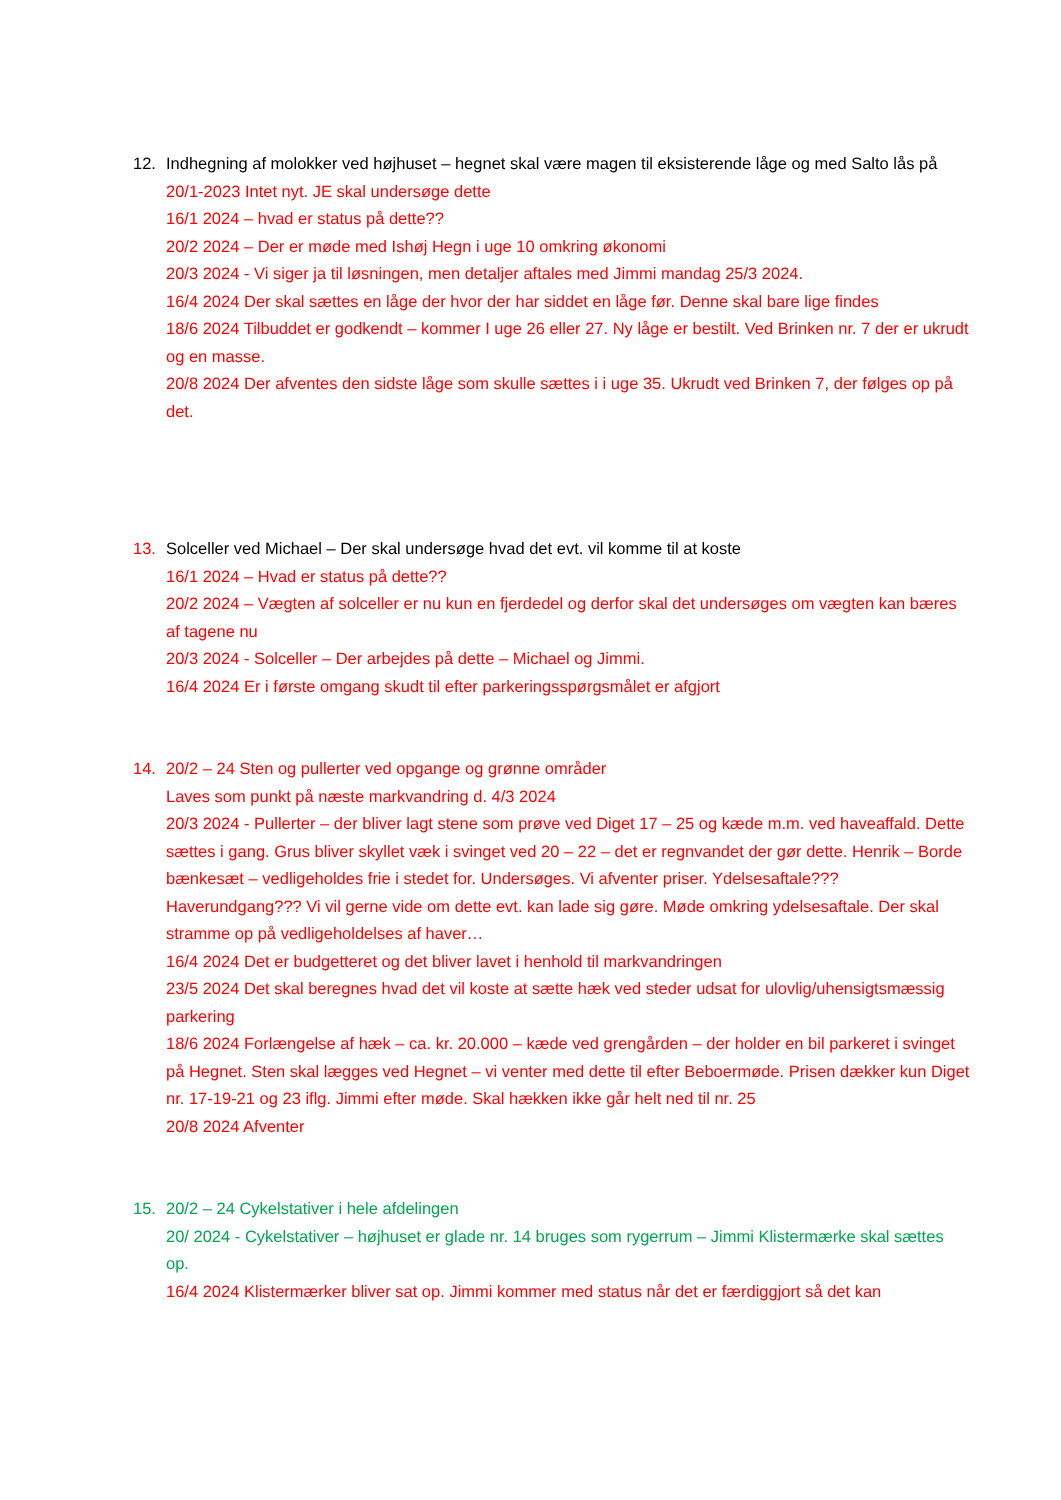12. Indhegning af molokker ved højhuset – hegnet skal være magen til eksisterende låge og med Salto lås på
20/1-2023 Intet nyt. JE skal undersøge dette
16/1 2024 – hvad er status på dette??
20/2 2024 – Der er møde med Ishøj Hegn i uge 10 omkring økonomi
20/3 2024 - Vi siger ja til løsningen, men detaljer aftales med Jimmi mandag 25/3 2024.
16/4 2024 Der skal sættes en låge der hvor der har siddet en låge før. Denne skal bare lige findes
18/6 2024 Tilbuddet er godkendt – kommer I uge 26 eller 27. Ny låge er bestilt. Ved Brinken nr. 7 der er ukrudt og en masse.
20/8 2024 Der afventes den sidste låge som skulle sættes i i uge 35. Ukrudt ved Brinken 7, der følges op på det.
13. Solceller ved Michael – Der skal undersøge hvad det evt. vil komme til at koste
16/1 2024 – Hvad er status på dette??
20/2 2024 – Vægten af solceller er nu kun en fjerdedel og derfor skal det undersøges om vægten kan bæres af tagene nu
20/3 2024 - Solceller – Der arbejdes på dette – Michael og Jimmi.
16/4 2024 Er i første omgang skudt til efter parkeringsspørgsmålet er afgjort
14. 20/2 – 24 Sten og pullerter ved opgange og grønne områder
Laves som punkt på næste markvandring d. 4/3 2024
20/3 2024 - Pullerter – der bliver lagt stene som prøve ved Diget 17 – 25 og kæde m.m. ved haveaffald. Dette sættes i gang. Grus bliver skyllet væk i svinget ved 20 – 22 – det er regnvandet der gør dette. Henrik – Borde bænkesæt – vedligeholdes frie i stedet for. Undersøges. Vi afventer priser. Ydelsesaftale??? Haverundgang??? Vi vil gerne vide om dette evt. kan lade sig gøre. Møde omkring ydelsesaftale. Der skal stramme op på vedligeholdelses af haver…
16/4 2024 Det er budgetteret og det bliver lavet i henhold til markvandringen
23/5 2024 Det skal beregnes hvad det vil koste at sætte hæk ved steder udsat for ulovlig/uhensigtsmæssig parkering
18/6 2024 Forlængelse af hæk – ca. kr. 20.000 – kæde ved grengården – der holder en bil parkeret i svinget på Hegnet. Sten skal lægges ved Hegnet – vi venter med dette til efter Beboermøde. Prisen dækker kun Diget nr. 17-19-21 og 23 iflg. Jimmi efter møde. Skal hækken ikke går helt ned til nr. 25
20/8 2024 Afventer
15. 20/2 – 24 Cykelstativer i hele afdelingen
20/ 2024 - Cykelstativer – højhuset er glade nr. 14 bruges som rygerrum – Jimmi Klistermærke skal sættes op.
16/4 2024 Klistermærker bliver sat op. Jimmi kommer med status når det er færdiggjort så det kan